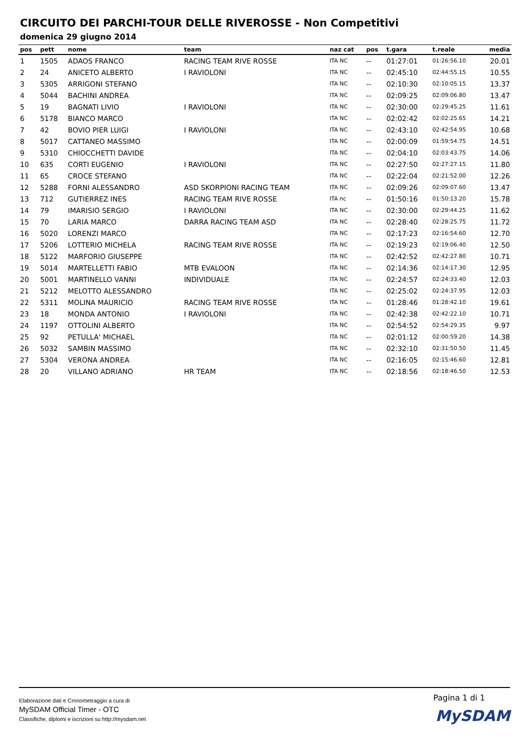CIRCUITO DEI PARCHI-TOUR DELLE RIVEROSSE - Non Competitivi
domenica 29 giugno 2014
| pos | pett | nome | team | naz cat | pos | t.gara | t.reale | media |
| --- | --- | --- | --- | --- | --- | --- | --- | --- |
| 1 | 1505 | ADAOS FRANCO | RACING TEAM RIVE ROSSE | ITA NC | -- | 01:27:01 | 01:26:56.10 | 20.01 |
| 2 | 24 | ANICETO ALBERTO | I RAVIOLONI | ITA NC | -- | 02:45:10 | 02:44:55.15 | 10.55 |
| 3 | 5305 | ARRIGONI STEFANO | | ITA NC | -- | 02:10:30 | 02:10:05.15 | 13.37 |
| 4 | 5044 | BACHINI ANDREA | | ITA NC | -- | 02:09:25 | 02:09:06.80 | 13.47 |
| 5 | 19 | BAGNATI LIVIO | I RAVIOLONI | ITA NC | -- | 02:30:00 | 02:29:45.25 | 11.61 |
| 6 | 5178 | BIANCO MARCO | | ITA NC | -- | 02:02:42 | 02:02:25.65 | 14.21 |
| 7 | 42 | BOVIO PIER LUIGI | I RAVIOLONI | ITA NC | -- | 02:43:10 | 02:42:54.95 | 10.68 |
| 8 | 5017 | CATTANEO MASSIMO | | ITA NC | -- | 02:00:09 | 01:59:54.75 | 14.51 |
| 9 | 5310 | CHIOCCHETTI DAVIDE | | ITA NC | -- | 02:04:10 | 02:03:43.75 | 14.06 |
| 10 | 635 | CORTI EUGENIO | I RAVIOLONI | ITA NC | -- | 02:27:50 | 02:27:27.15 | 11.80 |
| 11 | 65 | CROCE STEFANO | | ITA NC | -- | 02:22:04 | 02:21:52.00 | 12.26 |
| 12 | 5288 | FORNI ALESSANDRO | ASD SKORPIONI RACING TEAM | ITA NC | -- | 02:09:26 | 02:09:07.60 | 13.47 |
| 13 | 712 | GUTIERREZ INES | RACING TEAM RIVE ROSSE | ITA nc | -- | 01:50:16 | 01:50:13.20 | 15.78 |
| 14 | 79 | IMARISIO SERGIO | I RAVIOLONI | ITA NC | -- | 02:30:00 | 02:29:44.25 | 11.62 |
| 15 | 70 | LARIA MARCO | DARRA RACING TEAM ASD | ITA NC | -- | 02:28:40 | 02:28:25.75 | 11.72 |
| 16 | 5020 | LORENZI MARCO | | ITA NC | -- | 02:17:23 | 02:16:54.60 | 12.70 |
| 17 | 5206 | LOTTERIO MICHELA | RACING TEAM RIVE ROSSE | ITA NC | -- | 02:19:23 | 02:19:06.40 | 12.50 |
| 18 | 5122 | MARFORIO GIUSEPPE | | ITA NC | -- | 02:42:52 | 02:42:27.80 | 10.71 |
| 19 | 5014 | MARTELLETTI FABIO | MTB EVALOON | ITA NC | -- | 02:14:36 | 02:14:17.30 | 12.95 |
| 20 | 5001 | MARTINELLO VANNI | INDIVIDUALE | ITA NC | -- | 02:24:57 | 02:24:33.40 | 12.03 |
| 21 | 5212 | MELOTTO ALESSANDRO | | ITA NC | -- | 02:25:02 | 02:24:37.95 | 12.03 |
| 22 | 5311 | MOLINA MAURICIO | RACING TEAM RIVE ROSSE | ITA NC | -- | 01:28:46 | 01:28:42.10 | 19.61 |
| 23 | 18 | MONDA ANTONIO | I RAVIOLONI | ITA NC | -- | 02:42:38 | 02:42:22.10 | 10.71 |
| 24 | 1197 | OTTOLINI ALBERTO | | ITA NC | -- | 02:54:52 | 02:54:29.35 | 9.97 |
| 25 | 92 | PETULLA' MICHAEL | | ITA NC | -- | 02:01:12 | 02:00:59.20 | 14.38 |
| 26 | 5032 | SAMBIN MASSIMO | | ITA NC | -- | 02:32:10 | 02:31:50.50 | 11.45 |
| 27 | 5304 | VERONA ANDREA | | ITA NC | -- | 02:16:05 | 02:15:46.60 | 12.81 |
| 28 | 20 | VILLANO ADRIANO | HR TEAM | ITA NC | -- | 02:18:56 | 02:18:46.50 | 12.53 |
Elaborazione dati e Cronometraggio a cura di
MySDAM Official Timer - OTC
Classifiche, diplomi e iscrizioni su http://mysdam.net
Pagina 1 di 1
MySDAM